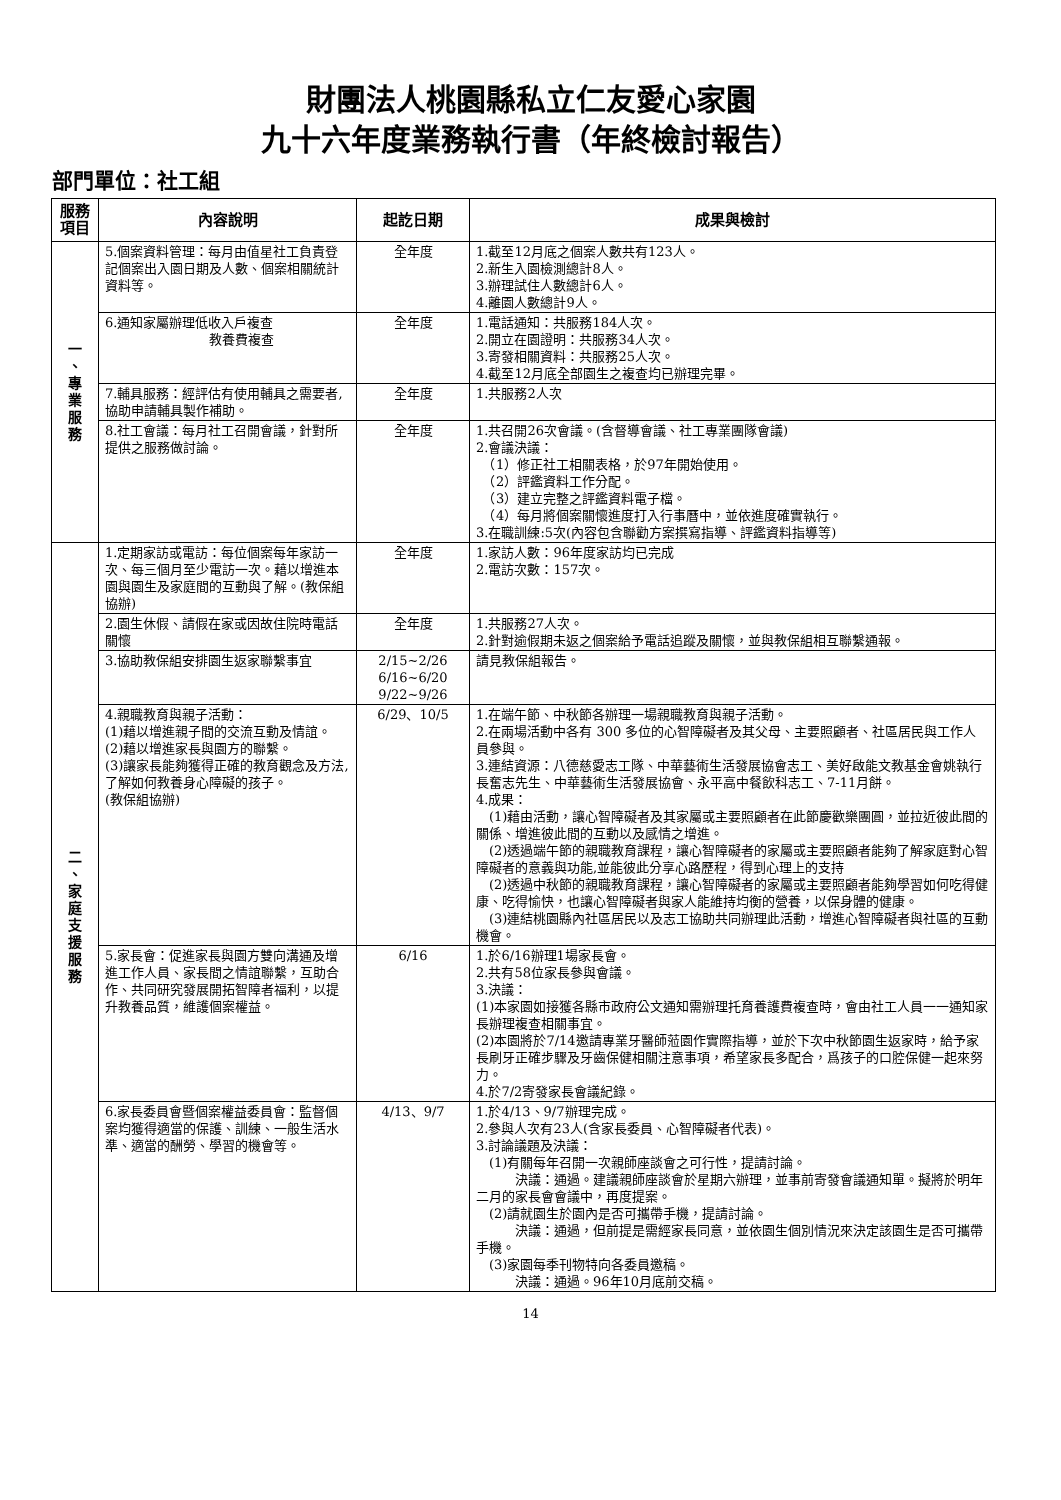財團法人桃園縣私立仁友愛心家園
九十六年度業務執行書（年終檢討報告）
部門單位：社工組
| 服務項目 | 內容說明 | 起訖日期 | 成果與檢討 |
| --- | --- | --- | --- |
| 一 、 專 業 服 務 | 5.個案資料管理：每月由值星社工負責登記個案出入園日期及人數、個案相關統計資料等。 | 全年度 | 1.截至12月底之個案人數共有123人。 2.新生入園檢測總計8人。 3.辦理試住人數總計6人。 4.離園人數總計9人。 |
| | 6.通知家屬辦理低收入戶複查 教養費複查 | 全年度 | 1.電話通知：共服務184人次。 2.開立在園證明：共服務34人次。 3.寄發相關資料：共服務25人次。 4.截至12月底全部園生之複查均已辦理完畢。 |
| | 7.輔具服務：經評估有使用輔具之需要者,協助申請輔具製作補助。 | 全年度 | 1.共服務2人次 |
| | 8.社工會議：每月社工召開會議，針對所提供之服務做討論。 | 全年度 | 1.共召開26次會議。(含督導會議、社工專業團隊會議) 2.會議決議： （1）修正社工相關表格，於97年開始使用。 （2）評鑑資料工作分配。 （3）建立完整之評鑑資料電子檔。 （4）每月將個案關懷進度打入行事曆中，並依進度確實執行。 3.在職訓練:5次(內容包含聯勸方案撰寫指導、評鑑資料指導等) |
| 二 、 家 庭 支 援 服 務 | 1.定期家訪或電訪：每位個案每年家訪一次、每三個月至少電訪一次。藉以增進本園與園生及家庭間的互動與了解。(教保組協辦) | 全年度 | 1.家訪人數：96年度家訪均已完成 2.電訪次數：157次。 |
| | 2.園生休假、請假在家或因故住院時電話關懷 | 全年度 | 1.共服務27人次。 2.針對逾假期未返之個案給予電話追蹤及關懷，並與教保組相互聯繫通報。 |
| | 3.協助教保組安排園生返家聯繫事宜 | 2/15~2/26 6/16~6/20 9/22~9/26 | 請見教保組報告。 |
| | 4.親職教育與親子活動： (1)藉以增進親子間的交流互動及情誼。 (2)藉以增進家長與園方的聯繫。 (3)讓家長能夠獲得正確的教育觀念及方法,了解如何教養身心障礙的孩子。 (教保組協辦) | 6/29、10/5 | 1.在端午節、中秋節各辦理一場親職教育與親子活動。 2.在兩場活動中各有 300 多位的心智障礙者及其父母、主要照顧者、社區居民與工作人員參與。 3.連結資源：八德慈愛志工隊、中華藝術生活發展協會志工、美好啟能文教基金會姚執行長奮志先生、中華藝術生活發展協會、永平高中餐飲科志工、7-11月餅。 4.成果： (1)藉由活動，讓心智障礙者及其家屬或主要照顧者在此節慶歡樂團圓，並拉近彼此間的關係、增進彼此間的互動以及感情之增進。 (2)透過端午節的親職教育課程，讓心智障礙者的家屬或主要照顧者能夠了解家庭對心智障礙者的意義與功能,並能彼此分享心路歷程，得到心理上的支持 (2)透過中秋節的親職教育課程，讓心智障礙者的家屬或主要照顧者能夠學習如何吃得健康、吃得愉快，也讓心智障礙者與家人能維持均衡的營養，以保身體的健康。 (3)連結桃園縣內社區居民以及志工協助共同辦理此活動，增進心智障礙者與社區的互動機會。 |
| | 5.家長會：促進家長與園方雙向溝通及增進工作人員、家長間之情誼聯繫，互助合作、共同研究發展開拓智障者福利，以提升教養品質，維護個案權益。 | 6/16 | 1.於6/16辦理1場家長會。 2.共有58位家長參與會議。 3.決議： (1)本家園如接獲各縣市政府公文通知需辦理托育養護費複查時，會由社工人員一一通知家長辦理複查相關事宜。 (2)本園將於7/14邀請專業牙醫師蒞園作實際指導，並於下次中秋節園生返家時，給予家長刷牙正確步驟及牙齒保健相關注意事項，希望家長多配合，爲孩子的口腔保健一起來努力。 4.於7/2寄發家長會議紀錄。 |
| | 6.家長委員會暨個案權益委員會：監督個案均獲得適當的保護、訓練、一般生活水準、適當的酬勞、學習的機會等。 | 4/13、9/7 | 1.於4/13、9/7辦理完成。 2.參與人次有23人(含家長委員、心智障礙者代表)。 3.討論議題及決議： (1)有關每年召開一次親師座談會之可行性，提請討論。 決議：通過。建議親師座談會於星期六辦理，並事前寄發會議通知單。擬將於明年二月的家長會會議中，再度提案。 (2)請就園生於園內是否可攜帶手機，提請討論。 決議：通過，但前提是需經家長同意，並依園生個別情況來決定該園生是否可攜帶手機。 (3)家園每季刊物特向各委員邀稿。 決議：通過。96年10月底前交稿。 |
14